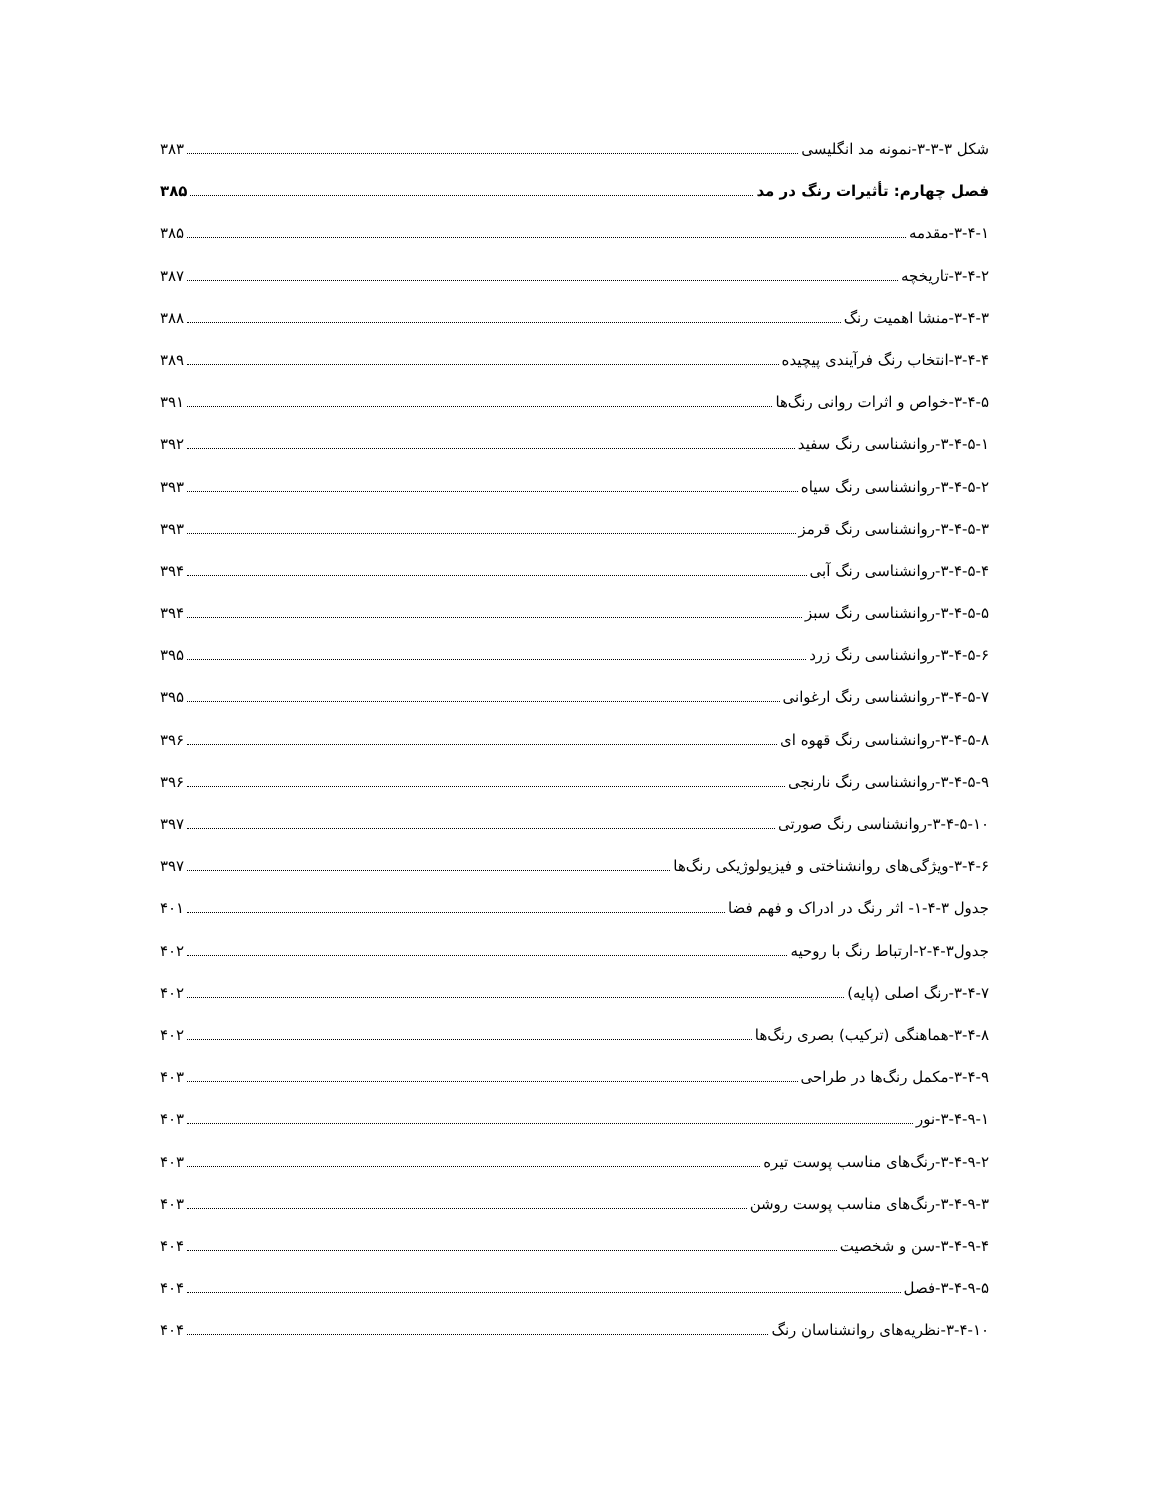شکل ۳-۳-۳-نمونه مد انگلیسی ۳۸۳
فصل چهارم: تأثیرات رنگ در مد ۳۸۵
۳-۴-۱-مقدمه ۳۸۵
۳-۴-۲-تاریخچه ۳۸۷
۳-۴-۳-منشا اهمیت رنگ ۳۸۸
۳-۴-۴-انتخاب رنگ فرآیندی پیچیده ۳۸۹
۳-۴-۵-خواص و اثرات روانی رنگ‌ها ۳۹۱
۳-۴-۵-۱-روانشناسی رنگ سفید ۳۹۲
۳-۴-۵-۲-روانشناسی رنگ سیاه ۳۹۳
۳-۴-۵-۳-روانشناسی رنگ قرمز ۳۹۳
۳-۴-۵-۴-روانشناسی رنگ آبی ۳۹۴
۳-۴-۵-۵-روانشناسی رنگ سبز ۳۹۴
۳-۴-۵-۶-روانشناسی رنگ زرد ۳۹۵
۳-۴-۵-۷-روانشناسی رنگ ارغوانی ۳۹۵
۳-۴-۵-۸-روانشناسی رنگ قهوه ای ۳۹۶
۳-۴-۵-۹-روانشناسی رنگ نارنجی ۳۹۶
۳-۴-۵-۱۰-روانشناسی رنگ صورتی ۳۹۷
۳-۴-۶-ویژگی‌های روانشناختی و فیزیولوژیکی رنگ‌ها ۳۹۷
جدول ۳-۴-۱- اثر رنگ در ادراک و فهم فضا ۴۰۱
جدول۳-۴-۲-ارتباط رنگ با روحیه ۴۰۲
۳-۴-۷-رنگ اصلی (پایه) ۴۰۲
۳-۴-۸-هماهنگی (ترکیب) بصری رنگ‌ها ۴۰۲
۳-۴-۹-مکمل رنگ‌ها در طراحی ۴۰۳
۳-۴-۹-۱-نور ۴۰۳
۳-۴-۹-۲-رنگ‌های مناسب پوست تیره ۴۰۳
۳-۴-۹-۳-رنگ‌های مناسب پوست روشن ۴۰۳
۳-۴-۹-۴-سن و شخصیت ۴۰۴
۳-۴-۹-۵-فصل ۴۰۴
۳-۴-۱۰-نظریه‌های روانشناسان رنگ ۴۰۴